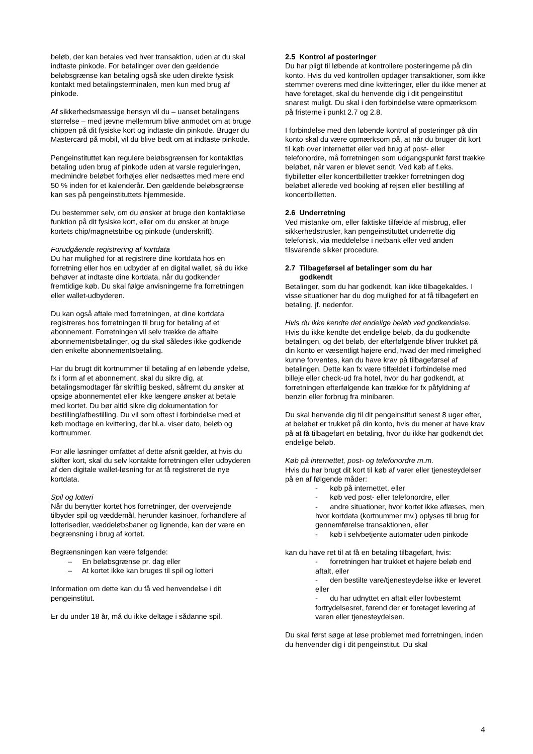beløb, der kan betales ved hver transaktion, uden at du skal indtaste pinkode. For betalinger over den gældende beløbsgrænse kan betaling også ske uden direkte fysisk kontakt med betalingsterminalen, men kun med brug af pinkode.
Af sikkerhedsmæssige hensyn vil du – uanset betalingens størrelse – med jævne mellemrum blive anmodet om at bruge chippen på dit fysiske kort og indtaste din pinkode. Bruger du Mastercard på mobil, vil du blive bedt om at indtaste pinkode.
Pengeinstituttet kan regulere beløbsgrænsen for kontaktløs betaling uden brug af pinkode uden at varsle reguleringen, medmindre beløbet forhøjes eller nedsættes med mere end 50 % inden for et kalenderår. Den gældende beløbsgrænse kan ses på pengeinstituttets hjemmeside.
Du bestemmer selv, om du ønsker at bruge den kontaktløse funktion på dit fysiske kort, eller om du ønsker at bruge kortets chip/magnetstribe og pinkode (underskrift).
Forudgående registrering af kortdata
Du har mulighed for at registrere dine kortdata hos en forretning eller hos en udbyder af en digital wallet, så du ikke behøver at indtaste dine kortdata, når du godkender fremtidige køb. Du skal følge anvisningerne fra forretningen eller wallet-udbyderen.
Du kan også aftale med forretningen, at dine kortdata registreres hos forretningen til brug for betaling af et abonnement. Forretningen vil selv trække de aftalte abonnementsbetalinger, og du skal således ikke godkende den enkelte abonnementsbetaling.
Har du brugt dit kortnummer til betaling af en løbende ydelse, fx i form af et abonnement, skal du sikre dig, at betalingsmodtager får skriftlig besked, såfremt du ønsker at opsige abonnementet eller ikke længere ønsker at betale med kortet. Du bør altid sikre dig dokumentation for bestilling/afbestilling. Du vil som oftest i forbindelse med et køb modtage en kvittering, der bl.a. viser dato, beløb og kortnummer.
For alle løsninger omfattet af dette afsnit gælder, at hvis du skifter kort, skal du selv kontakte forretningen eller udbyderen af den digitale wallet-løsning for at få registreret de nye kortdata.
Spil og lotteri
Når du benytter kortet hos forretninger, der overvejende tilbyder spil og væddemål, herunder kasinoer, forhandlere af lotterisedler, væddeløbsbaner og lignende, kan der være en begrænsning i brug af kortet.
Begrænsningen kan være følgende:
– En beløbsgrænse pr. dag eller
– At kortet ikke kan bruges til spil og lotteri
Information om dette kan du få ved henvendelse i dit pengeinstitut.
Er du under 18 år, må du ikke deltage i sådanne spil.
2.5 Kontrol af posteringer
Du har pligt til løbende at kontrollere posteringerne på din konto. Hvis du ved kontrollen opdager transaktioner, som ikke stemmer overens med dine kvitteringer, eller du ikke mener at have foretaget, skal du henvende dig i dit pengeinstitut snarest muligt. Du skal i den forbindelse være opmærksom på fristerne i punkt 2.7 og 2.8.
I forbindelse med den løbende kontrol af posteringer på din konto skal du være opmærksom på, at når du bruger dit kort til køb over internettet eller ved brug af post- eller telefonordre, må forretningen som udgangspunkt først trække beløbet, når varen er blevet sendt. Ved køb af f.eks. flybilletter eller koncertbilletter trækker forretningen dog beløbet allerede ved booking af rejsen eller bestilling af koncertbilletten.
2.6 Underretning
Ved mistanke om, eller faktiske tilfælde af misbrug, eller sikkerhedstrusler, kan pengeinstituttet underrette dig telefonisk, via meddelelse i netbank eller ved anden tilsvarende sikker procedure.
2.7 Tilbageførsel af betalinger som du har
godkendt
Betalinger, som du har godkendt, kan ikke tilbagekaldes. I visse situationer har du dog mulighed for at få tilbageført en betaling, jf. nedenfor.
Hvis du ikke kendte det endelige beløb ved godkendelse.
Hvis du ikke kendte det endelige beløb, da du godkendte betalingen, og det beløb, der efterfølgende bliver trukket på din konto er væsentligt højere end, hvad der med rimelighed kunne forventes, kan du have krav på tilbageførsel af betalingen. Dette kan fx være tilfældet i forbindelse med billeje eller check-ud fra hotel, hvor du har godkendt, at forretningen efterfølgende kan trække for fx påfyldning af benzin eller forbrug fra minibaren.
Du skal henvende dig til dit pengeinstitut senest 8 uger efter, at beløbet er trukket på din konto, hvis du mener at have krav på at få tilbageført en betaling, hvor du ikke har godkendt det endelige beløb.
Køb på internettet, post- og telefonordre m.m.
Hvis du har brugt dit kort til køb af varer eller tjenesteydelser på en af følgende måder:
- køb på internettet, eller
- køb ved post- eller telefonordre, eller
- andre situationer, hvor kortet ikke aflæses, men hvor kortdata (kortnummer mv.) oplyses til brug for gennemførelse transaktionen, eller
- køb i selvbetjente automater uden pinkode
kan du have ret til at få en betaling tilbageført, hvis:
- forretningen har trukket et højere beløb end aftalt, eller
- den bestilte vare/tjenesteydelse ikke er leveret eller
- du har udnyttet en aftalt eller lovbestemt fortrydelsesret, førend der er foretaget levering af varen eller tjenesteydelsen.
Du skal først søge at løse problemet med forretningen, inden du henvender dig i dit pengeinstitut. Du skal
4